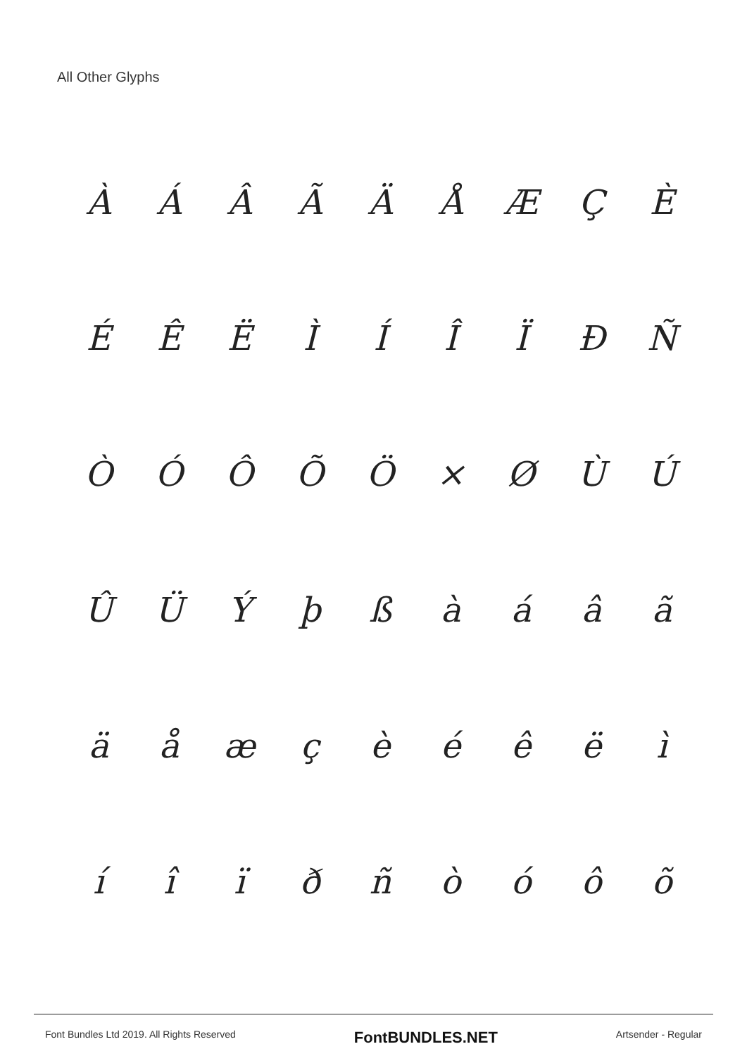All Other Glyphs
À Á Â Ã Ä Å Æ Ç È
É Ê Ë Ì Í Î Ï Ð Ñ
Ò Ó Ô Õ Ö × Ø Ù Ú
Û Ü Ý þ ß à á â ã
ä å æ ç è é ê ë ì
í î ï ð ñ ò ó ô õ
Font Bundles Ltd 2019. All Rights Reserved FontBUNDLES.NET Artsender - Regular